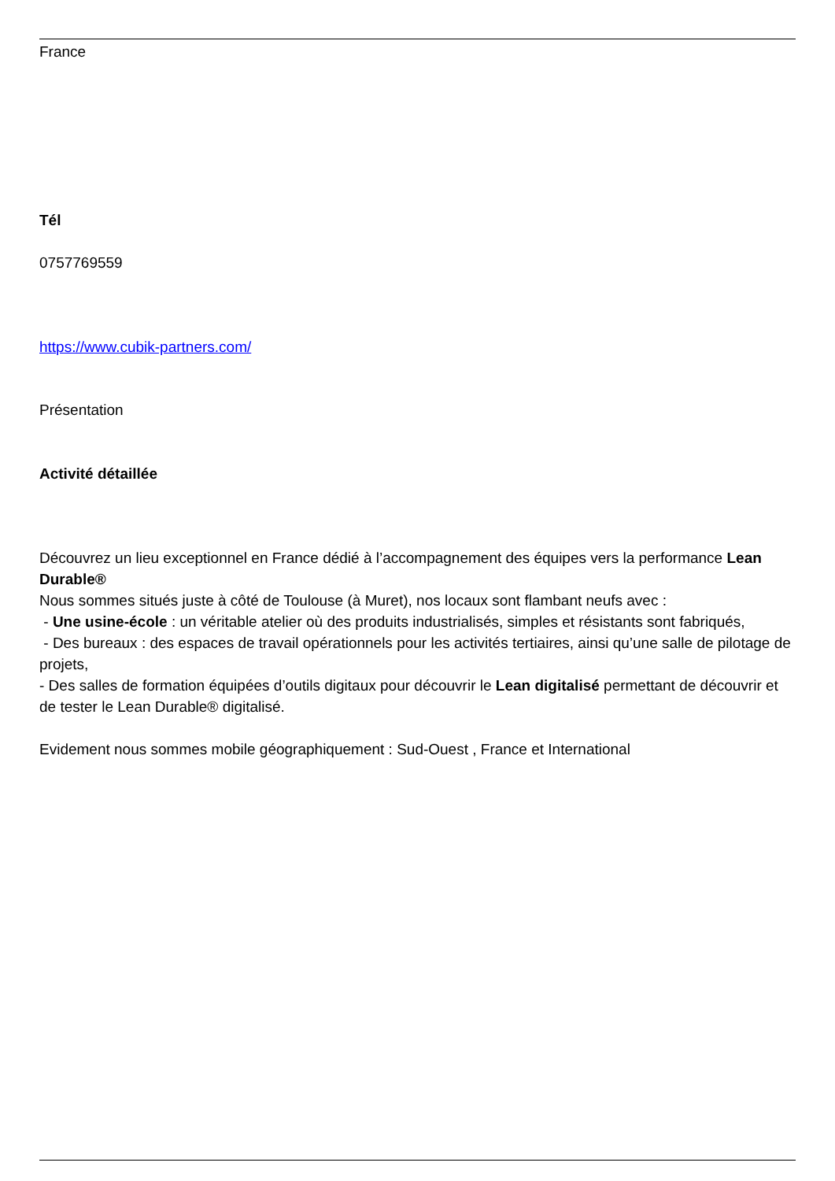France
Tél
0757769559
https://www.cubik-partners.com/
Présentation
Activité détaillée
Découvrez un lieu exceptionnel en France dédié à l’accompagnement des équipes vers la performance Lean Durable®
Nous sommes situés juste à côté de Toulouse (à Muret), nos locaux sont flambant neufs avec :
- Une usine-école : un véritable atelier où des produits industrialisés, simples et résistants sont fabriqués,
- Des bureaux : des espaces de travail opérationnels pour les activités tertiaires, ainsi qu’une salle de pilotage de projets,
- Des salles de formation équipées d’outils digitaux pour découvrir le Lean digitalisé permettant de découvrir et de tester le Lean Durable® digitalisé.
Evidement nous sommes mobile géographiquement : Sud-Ouest , France et International